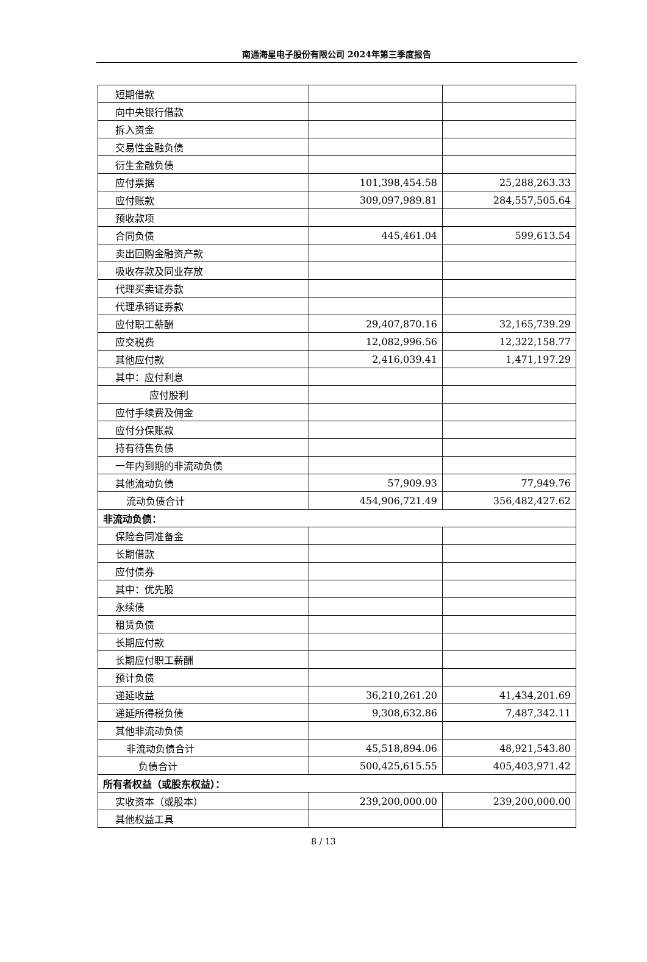南通海星电子股份有限公司 2024年第三季度报告
| 短期借款 | | |
| 向中央银行借款 | | |
| 拆入资金 | | |
| 交易性金融负债 | | |
| 衍生金融负债 | | |
| 应付票据 | 101,398,454.58 | 25,288,263.33 |
| 应付账款 | 309,097,989.81 | 284,557,505.64 |
| 预收款项 | | |
| 合同负债 | 445,461.04 | 599,613.54 |
| 卖出回购金融资产款 | | |
| 吸收存款及同业存放 | | |
| 代理买卖证券款 | | |
| 代理承销证券款 | | |
| 应付职工薪酬 | 29,407,870.16 | 32,165,739.29 |
| 应交税费 | 12,082,996.56 | 12,322,158.77 |
| 其他应付款 | 2,416,039.41 | 1,471,197.29 |
| 其中：应付利息 | | |
| 应付股利 | | |
| 应付手续费及佣金 | | |
| 应付分保账款 | | |
| 持有待售负债 | | |
| 一年内到期的非流动负债 | | |
| 其他流动负债 | 57,909.93 | 77,949.76 |
| 流动负债合计 | 454,906,721.49 | 356,482,427.62 |
| 非流动负债： | | |
| 保险合同准备金 | | |
| 长期借款 | | |
| 应付债券 | | |
| 其中：优先股 | | |
| 永续债 | | |
| 租赁负债 | | |
| 长期应付款 | | |
| 长期应付职工薪酬 | | |
| 预计负债 | | |
| 递延收益 | 36,210,261.20 | 41,434,201.69 |
| 递延所得税负债 | 9,308,632.86 | 7,487,342.11 |
| 其他非流动负债 | | |
| 非流动负债合计 | 45,518,894.06 | 48,921,543.80 |
| 负债合计 | 500,425,615.55 | 405,403,971.42 |
| 所有者权益（或股东权益）： | | |
| 实收资本（或股本） | 239,200,000.00 | 239,200,000.00 |
| 其他权益工具 | | |
8 / 13